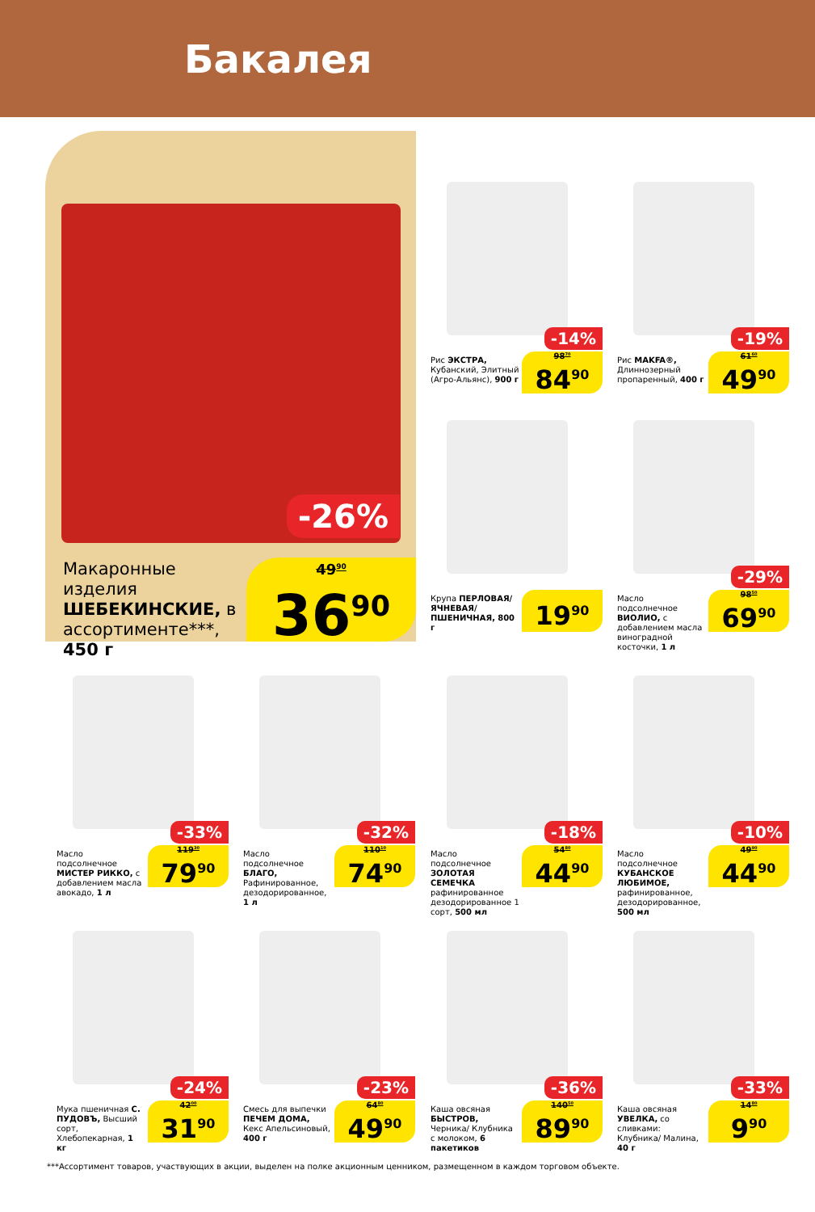Бакалея
-26%
Макаронные изделия ШЕБЕКИНСКИЕ, в ассортименте***, 450 г
49<sup>90</sup>
36<sup>90</sup>
-14%
Рис ЭКСТРА, Кубанский, Элитный (Агро-Альянс), 900 г
98<sup>70</sup>
84<sup>90</sup>
-19%
Рис MAKFA®, Длиннозерный пропаренный, 400 г
61<sup>60</sup>
49<sup>90</sup>
Крупа ПЕРЛОВАЯ/ ЯЧНЕВАЯ/ ПШЕНИЧНАЯ, 800 г
19<sup>90</sup>
-29%
Масло подсолнечное ВИОЛИО, с добавлением масла виноградной косточки, 1 л
98<sup>50</sup>
69<sup>90</sup>
-33%
Масло подсолнечное МИСТЕР РИККО, с добавлением масла авокадо, 1 л
119<sup>30</sup>
79<sup>90</sup>
-32%
Масло подсолнечное БЛАГО, Рафинированное, дезодорированное, 1 л
110<sup>10</sup>
74<sup>90</sup>
-18%
Масло подсолнечное ЗОЛОТАЯ СЕМЕЧКА рафинированное дезодорированное 1 сорт, 500 мл
54<sup>80</sup>
44<sup>90</sup>
-10%
Масло подсолнечное КУБАНСКОЕ ЛЮБИМОЕ, рафинированное, дезодорированное, 500 мл
49<sup>90</sup>
44<sup>90</sup>
-24%
Мука пшеничная С. ПУДОВЪ, Высший сорт, Хлебопекарная, 1 кг
42<sup>00</sup>
31<sup>90</sup>
-23%
Смесь для выпечки ПЕЧЕМ ДОМА, Кекс Апельсиновый, 400 г
64<sup>80</sup>
49<sup>90</sup>
-36%
Каша овсяная БЫСТРОВ, Черника/ Клубника с молоком, 6 пакетиков
140<sup>50</sup>
89<sup>90</sup>
-33%
Каша овсяная УВЕЛКА, со сливками: Клубника/ Малина, 40 г
14<sup>80</sup>
9<sup>90</sup>
***Ассортимент товаров, участвующих в акции, выделен на полке акционным ценником, размещенном в каждом торговом объекте.